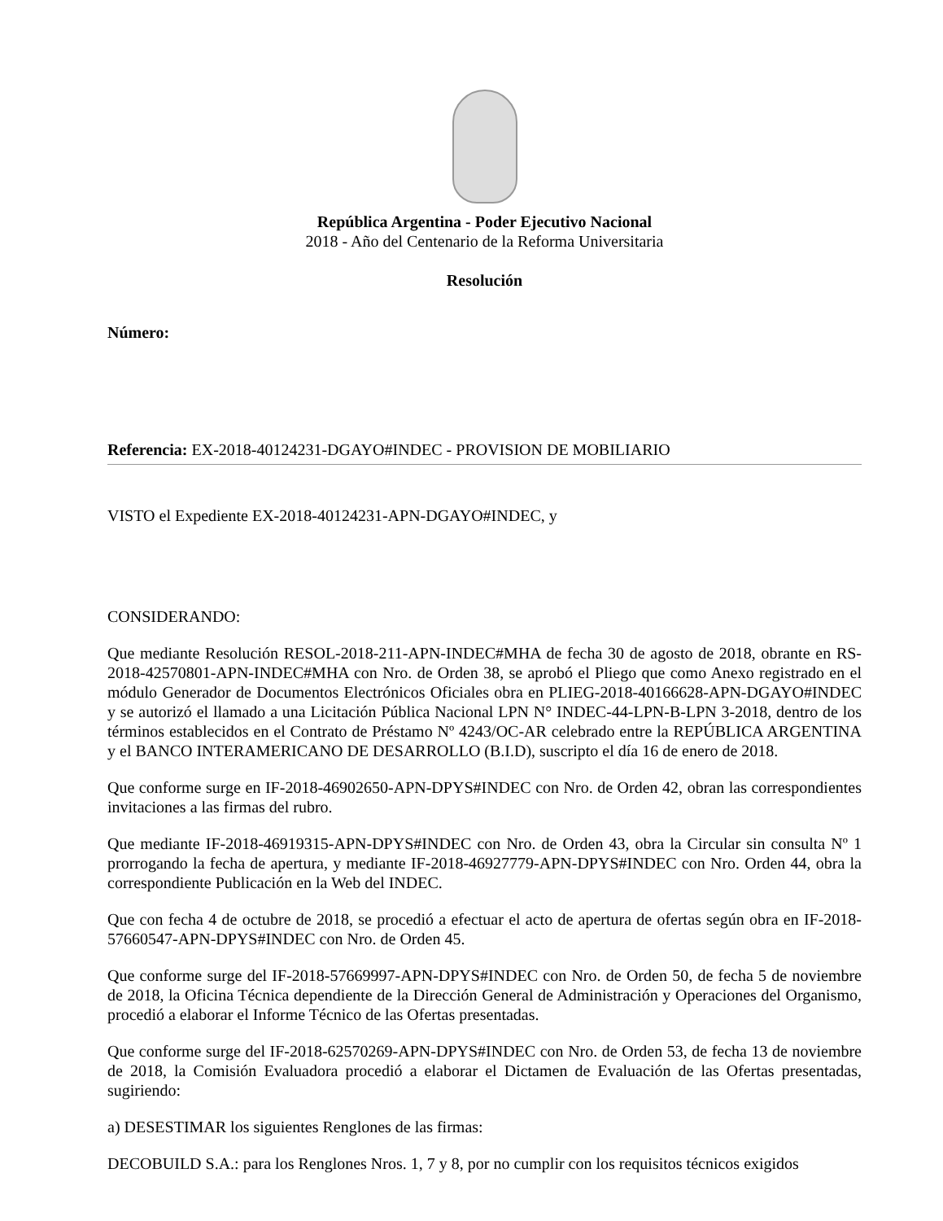República Argentina - Poder Ejecutivo Nacional
2018 - Año del Centenario de la Reforma Universitaria
Resolución
Número:
Referencia: EX-2018-40124231-DGAYO#INDEC - PROVISION DE MOBILIARIO
VISTO el Expediente EX-2018-40124231-APN-DGAYO#INDEC, y
CONSIDERANDO:
Que mediante Resolución RESOL-2018-211-APN-INDEC#MHA de fecha 30 de agosto de 2018, obrante en RS-2018-42570801-APN-INDEC#MHA con Nro. de Orden 38, se aprobó el Pliego que como Anexo registrado en el módulo Generador de Documentos Electrónicos Oficiales obra en PLIEG-2018-40166628-APN-DGAYO#INDEC y se autorizó el llamado a una Licitación Pública Nacional LPN N° INDEC-44-LPN-B-LPN 3-2018, dentro de los términos establecidos en el Contrato de Préstamo Nº 4243/OC-AR celebrado entre la REPÚBLICA ARGENTINA y el BANCO INTERAMERICANO DE DESARROLLO (B.I.D), suscripto el día 16 de enero de 2018.
Que conforme surge en IF-2018-46902650-APN-DPYS#INDEC con Nro. de Orden 42, obran las correspondientes invitaciones a las firmas del rubro.
Que mediante IF-2018-46919315-APN-DPYS#INDEC con Nro. de Orden 43, obra la Circular sin consulta Nº 1 prorrogando la fecha de apertura, y mediante IF-2018-46927779-APN-DPYS#INDEC con Nro. Orden 44, obra la correspondiente Publicación en la Web del INDEC.
Que con fecha 4 de octubre de 2018, se procedió a efectuar el acto de apertura de ofertas según obra en IF-2018-57660547-APN-DPYS#INDEC con Nro. de Orden 45.
Que conforme surge del IF-2018-57669997-APN-DPYS#INDEC con Nro. de Orden 50, de fecha 5 de noviembre de 2018, la Oficina Técnica dependiente de la Dirección General de Administración y Operaciones del Organismo, procedió a elaborar el Informe Técnico de las Ofertas presentadas.
Que conforme surge del IF-2018-62570269-APN-DPYS#INDEC con Nro. de Orden 53, de fecha 13 de noviembre de 2018, la Comisión Evaluadora procedió a elaborar el Dictamen de Evaluación de las Ofertas presentadas, sugiriendo:
a) DESESTIMAR los siguientes Renglones de las firmas:
DECOBUILD S.A.: para los Renglones Nros. 1, 7 y 8, por no cumplir con los requisitos técnicos exigidos